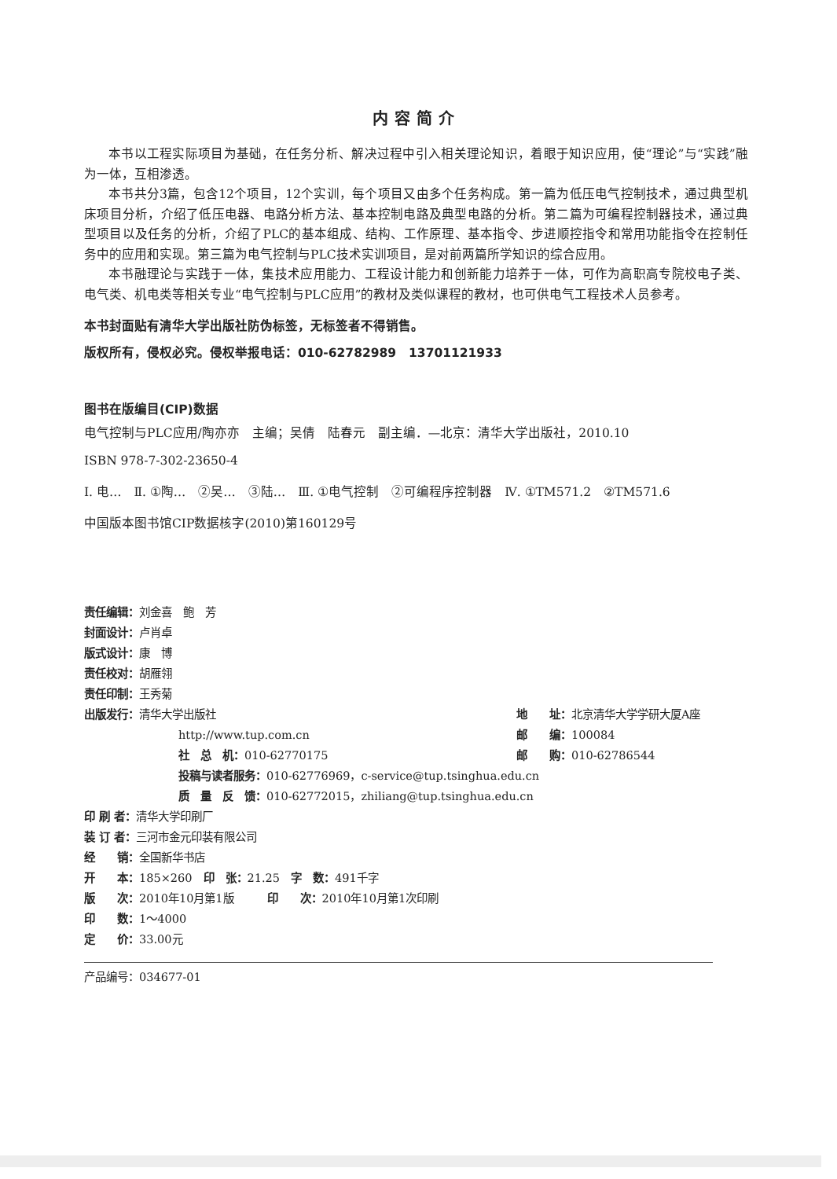内容简介
本书以工程实际项目为基础，在任务分析、解决过程中引入相关理论知识，着眼于知识应用，使“理论”与“实践”融为一体，互相渗透。
本书共分3篇，包含12个项目，12个实训，每个项目又由多个任务构成。第一篇为低压电气控制技术，通过典型机床项目分析，介绍了低压电器、电路分析方法、基本控制电路及典型电路的分析。第二篇为可编程控制器技术，通过典型项目以及任务的分析，介绍了PLC的基本组成、结构、工作原理、基本指令、步进顺控指令和常用功能指令在控制任务中的应用和实现。第三篇为电气控制与PLC技术实训项目，是对前两篇所学知识的综合应用。
本书融理论与实践于一体，集技术应用能力、工程设计能力和创新能力培养于一体，可作为高职高专院校电子类、电气类、机电类等相关专业“电气控制与PLC应用”的教材及类似课程的教材，也可供电气工程技术人员参考。
本书封面贴有清华大学出版社防伪标签，无标签者不得销售。
版权所有，侵权必究。侵权举报电话：010-62782989　13701121933
图书在版编目(CIP)数据
电气控制与PLC应用/陶亦亦　主编；吴倩　陆春元　副主编．—北京：清华大学出版社，2010.10
ISBN 978-7-302-23650-4
Ⅰ. 电…　Ⅱ. ①陶…　②吴…　③陆…　Ⅲ. ①电气控制　②可编程序控制器　Ⅳ. ①TM571.2　②TM571.6
中国版本图书馆CIP数据核字(2010)第160129号
| 责任编辑： 刘金喜 鲍 芳 | |
| 封面设计： 卢肖卓 | |
| 版式设计： 康 博 | |
| 责任校对： 胡雁翎 | |
| 责任印制： 王秀菊 | |
| 出版发行： 清华大学出版社 | 地 址： 北京清华大学学研大厦A座 |
| http://www.tup.com.cn | 邮 编： 100084 |
| 社 总 机： 010-62770175 | 邮 购： 010-62786544 |
| 投稿与读者服务： 010-62776969，c-service@tup.tsinghua.edu.cn | |
| 质 量 反 馈： 010-62772015，zhiliang@tup.tsinghua.edu.cn | |
| 印 刷 者： 清华大学印刷厂 | |
| 装 订 者： 三河市金元印装有限公司 | |
| 经 销： 全国新华书店 | |
| 开 本： 185×260 印 张： 21.25 字 数： 491千字 | |
| 版 次： 2010年10月第1版 印 次： 2010年10月第1次印刷 | |
| 印 数： 1～4000 | |
| 定 价： 33.00元 | |
产品编号：034677-01